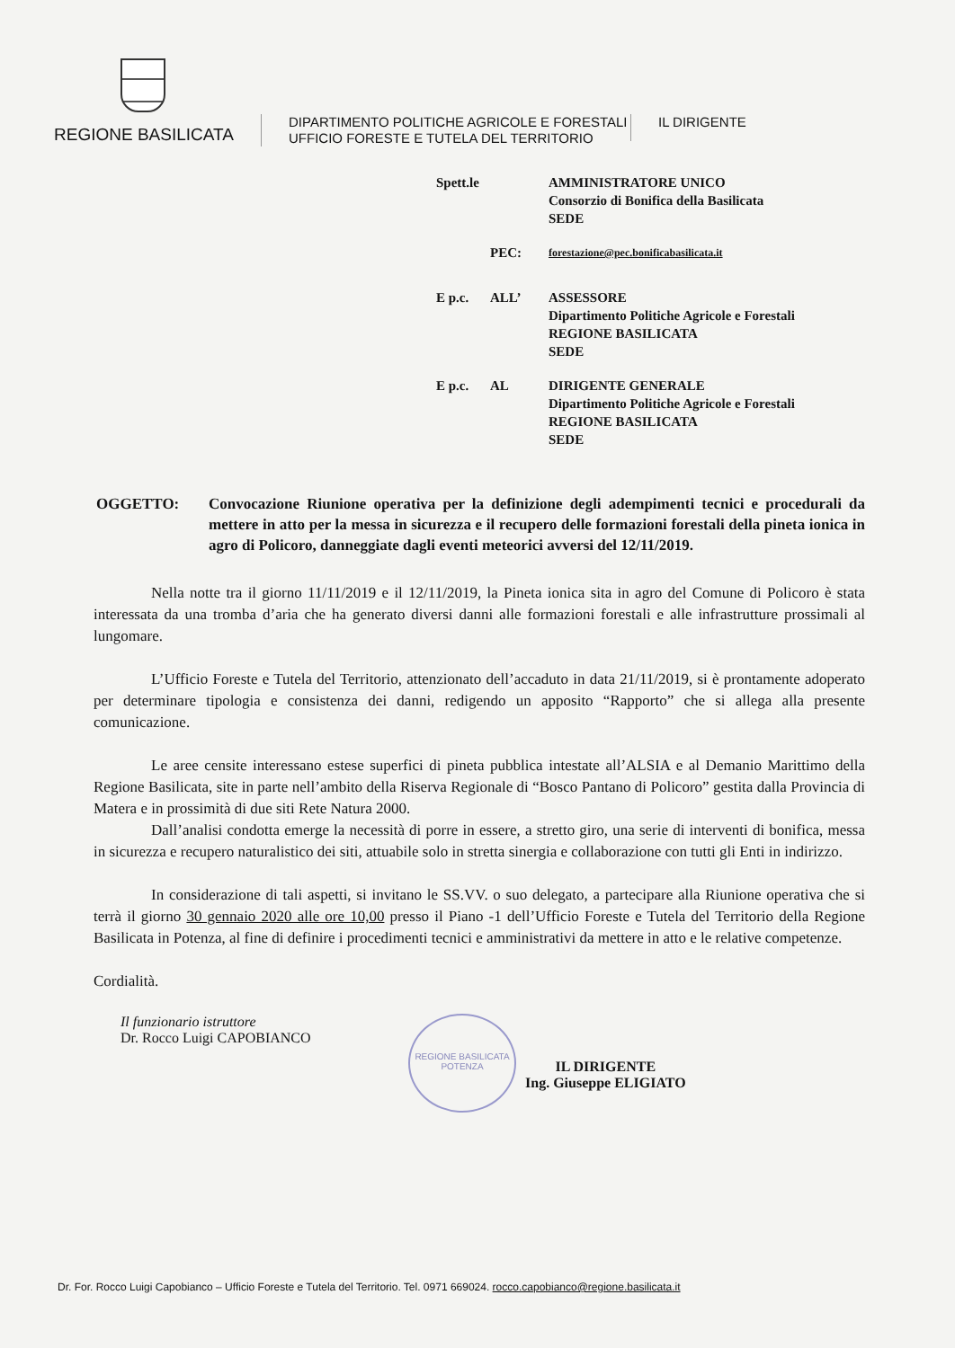REGIONE BASILICATA
DIPARTIMENTO POLITICHE AGRICOLE E FORESTALI
UFFICIO FORESTE E TUTELA DEL TERRITORIO
IL DIRIGENTE
Spett.le
AMMINISTRATORE UNICO
Consorzio di Bonifica della Basilicata
SEDE
PEC:
forestazione@pec.bonificabasilicata.it
E p.c. ALL’ ASSESSORE
Dipartimento Politiche Agricole e Forestali
REGIONE BASILICATA
SEDE
E p.c. AL DIRIGENTE GENERALE
Dipartimento Politiche Agricole e Forestali
REGIONE BASILICATA
SEDE
OGGETTO: Convocazione Riunione operativa per la definizione degli adempimenti tecnici e procedurali da mettere in atto per la messa in sicurezza e il recupero delle formazioni forestali della pineta ionica in agro di Policoro, danneggiate dagli eventi meteorici avversi del 12/11/2019.
Nella notte tra il giorno 11/11/2019 e il 12/11/2019, la Pineta ionica sita in agro del Comune di Policoro è stata interessata da una tromba d’aria che ha generato diversi danni alle formazioni forestali e alle infrastrutture prossimali al lungomare.
L’Ufficio Foreste e Tutela del Territorio, attenzionato dell’accaduto in data 21/11/2019, si è prontamente adoperato per determinare tipologia e consistenza dei danni, redigendo un apposito “Rapporto” che si allega alla presente comunicazione.
Le aree censite interessano estese superfici di pineta pubblica intestate all’ALSIA e al Demanio Marittimo della Regione Basilicata, site in parte nell’ambito della Riserva Regionale di “Bosco Pantano di Policoro” gestita dalla Provincia di Matera e in prossimità di due siti Rete Natura 2000.
Dall’analisi condotta emerge la necessità di porre in essere, a stretto giro, una serie di interventi di bonifica, messa in sicurezza e recupero naturalistico dei siti, attuabile solo in stretta sinergia e collaborazione con tutti gli Enti in indirizzo.
In considerazione di tali aspetti, si invitano le SS.VV. o suo delegato, a partecipare alla Riunione operativa che si terrà il giorno 30 gennaio 2020 alle ore 10,00 presso il Piano -1 dell’Ufficio Foreste e Tutela del Territorio della Regione Basilicata in Potenza, al fine di definire i procedimenti tecnici e amministrativi da mettere in atto e le relative competenze.
Cordialità.
Il funzionario istruttore
Dr. Rocco Luigi CAPOBIANCO
REGIONE BASILICATA
POTENZA
IL DIRIGENTE
Ing. Giuseppe ELIGIATO
Dr. For. Rocco Luigi Capobianco – Ufficio Foreste e Tutela del Territorio. Tel. 0971 669024. rocco.capobianco@regione.basilicata.it